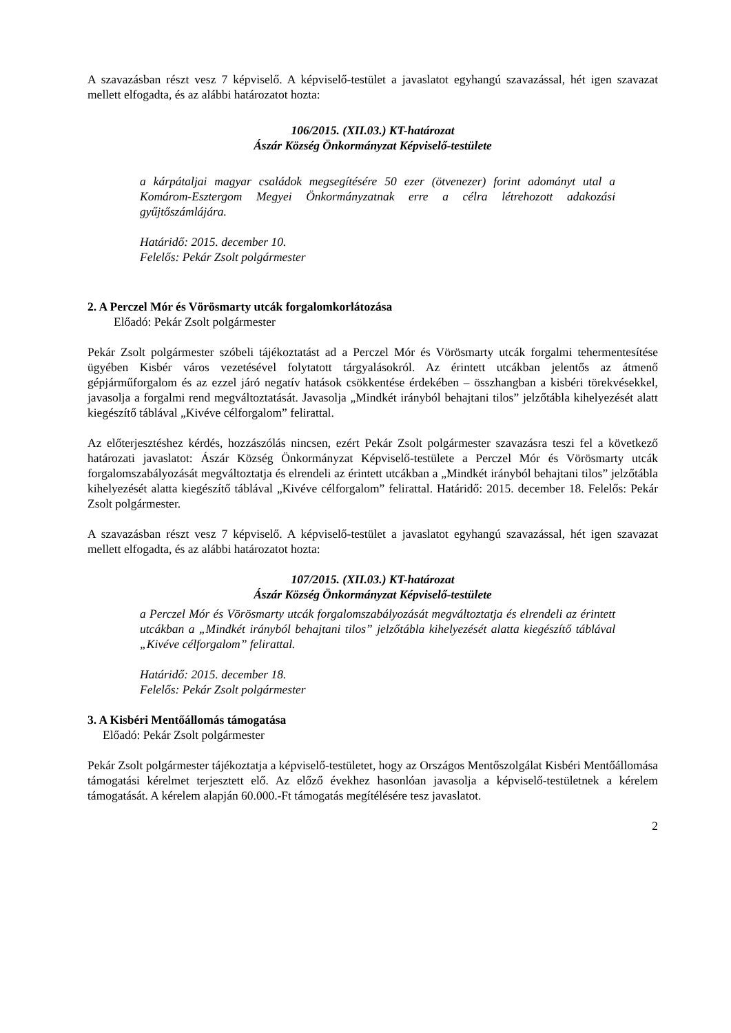A szavazásban részt vesz 7 képviselő. A képviselő-testület a javaslatot egyhangú szavazással, hét igen szavazat mellett elfogadta, és az alábbi határozatot hozta:
106/2015. (XII.03.) KT-határozat
Ászár Község Önkormányzat Képviselő-testülete
a kárpátaljai magyar családok megsegítésére 50 ezer (ötvenezer) forint adományt utal a Komárom-Esztergom Megyei Önkormányzatnak erre a célra létrehozott adakozási gyűjtőszámlájára.
Határidő: 2015. december 10.
Felelős: Pekár Zsolt polgármester
2. A Perczel Mór és Vörösmarty utcák forgalomkorlátozása
Előadó: Pekár Zsolt polgármester
Pekár Zsolt polgármester szóbeli tájékoztatást ad a Perczel Mór és Vörösmarty utcák forgalmi tehermentesítése ügyében Kisbér város vezetésével folytatott tárgyalásokról. Az érintett utcákban jelentős az átmenő gépjárműforgalom és az ezzel járó negatív hatások csökkentése érdekében – összhangban a kisbéri törekvésekkel, javasolja a forgalmi rend megváltoztatását. Javasolja „Mindkét irányból behajtani tilos” jelzőtábla kihelyezését alatt kiegészítő táblával „Kivéve célforgalom” felirattal.
Az előterjesztéshez kérdés, hozzászólás nincsen, ezért Pekár Zsolt polgármester szavazásra teszi fel a következő határozati javaslatot: Ászár Község Önkormányzat Képviselő-testülete a Perczel Mór és Vörösmarty utcák forgalomszabályozását megváltoztatja és elrendeli az érintett utcákban a „Mindkét irányból behajtani tilos” jelzőtábla kihelyezését alatta kiegészítő táblával „Kivéve célforgalom” felirattal. Határidő: 2015. december 18. Felelős: Pekár Zsolt polgármester.
A szavazásban részt vesz 7 képviselő. A képviselő-testület a javaslatot egyhangú szavazással, hét igen szavazat mellett elfogadta, és az alábbi határozatot hozta:
107/2015. (XII.03.) KT-határozat
Ászár Község Önkormányzat Képviselő-testülete
a Perczel Mór és Vörösmarty utcák forgalomszabályozását megváltoztatja és elrendeli az érintett utcákban a „Mindkét irányból behajtani tilos” jelzőtábla kihelyezését alatta kiegészítő táblával „Kivéve célforgalom” felirattal.
Határidő: 2015. december 18.
Felelős: Pekár Zsolt polgármester
3. A Kisbéri Mentőállomás támogatása
Előadó: Pekár Zsolt polgármester
Pekár Zsolt polgármester tájékoztatja a képviselő-testületet, hogy az Országos Mentőszolgálat Kisbéri Mentőállomása támogatási kérelmet terjesztett elő. Az előző évekhez hasonlóan javasolja a képviselő-testületnek a kérelem támogatását. A kérelem alapján 60.000.-Ft támogatás megítélésére tesz javaslatot.
2